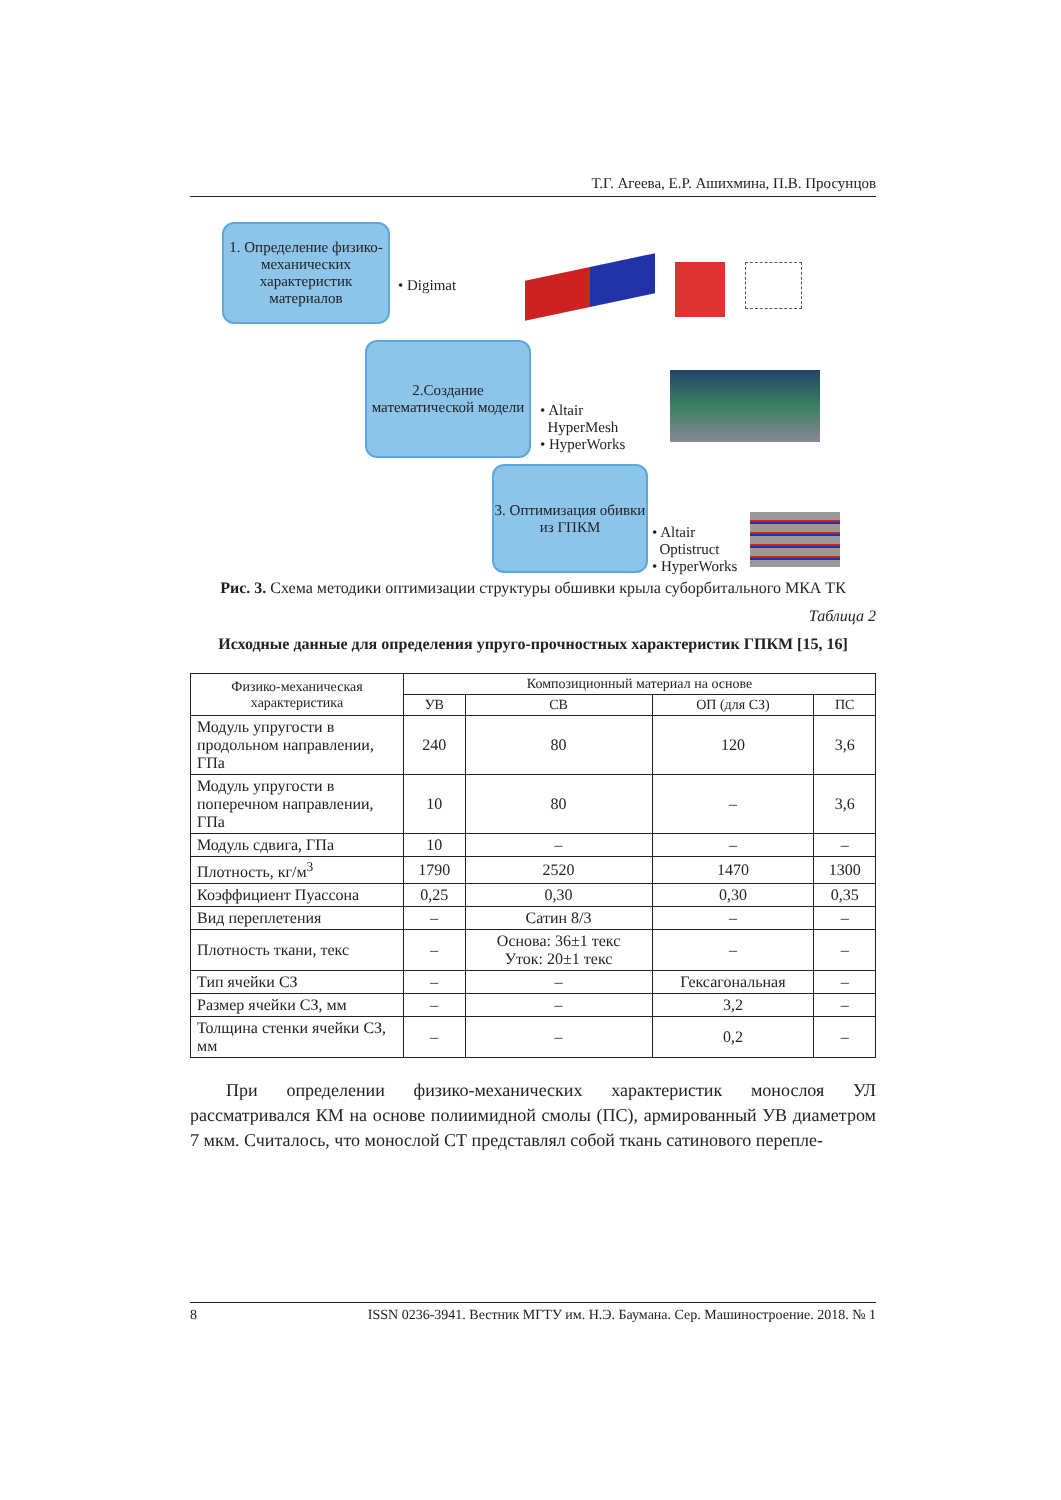Т.Г. Агеева, Е.Р. Ашихмина, П.В. Просунцов
1. Определение физико-механических характеристик материалов
• Digimat
2.Создание математической модели
• Altair
HyperMesh
• HyperWorks
3. Оптимизация обивки из ГПКМ
• Altair
Optistruct
• HyperWorks
Рис. 3. Схема методики оптимизации структуры обшивки крыла суборбитального МКА ТК
Таблица 2
Исходные данные для определения упруго-прочностных характеристик ГПКМ [15, 16]
| Физико-механическая характеристика | Композиционный материал на основе | | | |
| --- | --- | --- | --- | --- |
| | УВ | СВ | ОП (для СЗ) | ПС |
| Модуль упругости в продольном направлении, ГПа | 240 | 80 | 120 | 3,6 |
| Модуль упругости в поперечном направлении, ГПа | 10 | 80 | – | 3,6 |
| Модуль сдвига, ГПа | 10 | – | – | – |
| Плотность, кг/м<sup>3</sup> | 1790 | 2520 | 1470 | 1300 |
| Коэффициент Пуассона | 0,25 | 0,30 | 0,30 | 0,35 |
| Вид переплетения | – | Сатин 8/3 | – | – |
| Плотность ткани, текс | – | Основа: 36±1 текс Уток: 20±1 текс | – | – |
| Тип ячейки СЗ | – | – | Гексагональная | – |
| Размер ячейки СЗ, мм | – | – | 3,2 | – |
| Толщина стенки ячейки СЗ, мм | – | – | 0,2 | – |
При определении физико-механических характеристик монослоя УЛ рассматривался КМ на основе полиимидной смолы (ПС), армированный УВ диаметром 7 мкм. Считалось, что монослой СТ представлял собой ткань сатинового переплe-
8 ISSN 0236-3941. Вестник МГТУ им. Н.Э. Баумана. Сер. Машиностроение. 2018. № 1